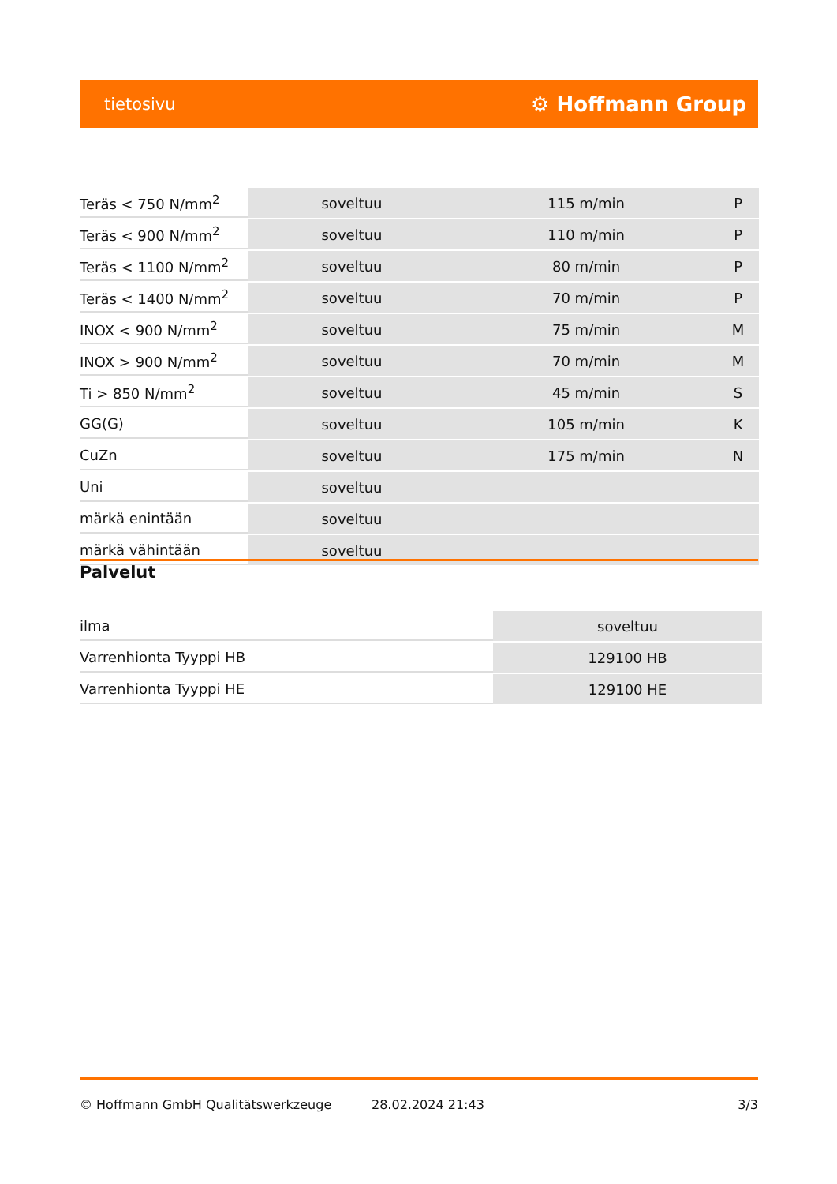tietosivu ⚙ Hoffmann Group
| Teräs < 750 N/mm<sup>2</sup> | soveltuu | 115 m/min | P |
| Teräs < 900 N/mm<sup>2</sup> | soveltuu | 110 m/min | P |
| Teräs < 1100 N/mm<sup>2</sup> | soveltuu | 80 m/min | P |
| Teräs < 1400 N/mm<sup>2</sup> | soveltuu | 70 m/min | P |
| INOX < 900 N/mm<sup>2</sup> | soveltuu | 75 m/min | M |
| INOX > 900 N/mm<sup>2</sup> | soveltuu | 70 m/min | M |
| Ti > 850 N/mm<sup>2</sup> | soveltuu | 45 m/min | S |
| GG(G) | soveltuu | 105 m/min | K |
| CuZn | soveltuu | 175 m/min | N |
| Uni | soveltuu | | |
| märkä enintään | soveltuu | | |
| märkä vähintään | soveltuu | | |
Palvelut
| ilma | soveltuu |
| Varrenhionta Tyyppi HB | 129100 HB |
| Varrenhionta Tyyppi HE | 129100 HE |
© Hoffmann GmbH Qualitätswerkzeuge 28.02.2024 21:43 3/3